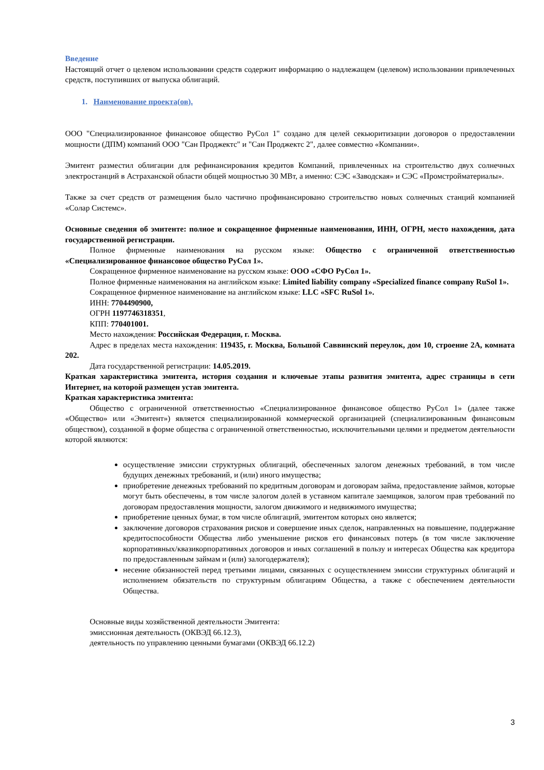Введение
Настоящий отчет о целевом использовании средств содержит информацию о надлежащем (целевом) использовании привлеченных средств, поступивших от выпуска облигаций.
1. Наименование проекта(ов).
ООО "Специализированное финансовое общество РуСол 1" создано для целей секьюритизации договоров о предоставлении мощности (ДПМ) компаний ООО "Сан Проджектс" и "Сан Проджектс 2", далее совместно «Компании».
Эмитент разместил облигации для рефинансирования кредитов Компаний, привлеченных на строительство двух солнечных электростанций в Астраханской области общей мощностью 30 МВт, а именно: СЭС «Заводская» и СЭС «Промстройматериалы».
Также за счет средств от размещения было частично профинансировано строительство новых солнечных станций компанией «Солар Системс».
Основные сведения об эмитенте: полное и сокращенное фирменные наименования, ИНН, ОГРН, место нахождения, дата государственной регистрации.
Полное фирменные наименования на русском языке: Общество с ограниченной ответственностью «Специализированное финансовое общество РуСол 1».
Сокращенное фирменное наименование на русском языке: ООО «СФО РуСол 1».
Полное фирменные наименования на английском языке: Limited liability company «Specialized finance company RuSol 1».
Сокращенное фирменное наименование на английском языке: LLC «SFC RuSol 1».
ИНН: 7704490900,
ОГРН 1197746318351,
КПП: 770401001.
Место нахождения: Российская Федерация, г. Москва.
Адрес в пределах места нахождения: 119435, г. Москва, Большой Саввинский переулок, дом 10, строение 2А, комната 202.
Дата государственной регистрации: 14.05.2019.
Краткая характеристика эмитента, история создания и ключевые этапы развития эмитента, адрес страницы в сети Интернет, на которой размещен устав эмитента.
Краткая характеристика эмитента:
Общество с ограниченной ответственностью «Специализированное финансовое общество РуСол 1» (далее также «Общество» или «Эмитент») является специализированной коммерческой организацией (специализированным финансовым обществом), созданной в форме общества с ограниченной ответственностью, исключительными целями и предметом деятельности которой являются:
осуществление эмиссии структурных облигаций, обеспеченных залогом денежных требований, в том числе будущих денежных требований, и (или) иного имущества;
приобретение денежных требований по кредитным договорам и договорам займа, предоставление займов, которые могут быть обеспечены, в том числе залогом долей в уставном капитале заемщиков, залогом прав требований по договорам предоставления мощности, залогом движимого и недвижимого имущества;
приобретение ценных бумаг, в том числе облигаций, эмитентом которых оно является;
заключение договоров страхования рисков и совершение иных сделок, направленных на повышение, поддержание кредитоспособности Общества либо уменьшение рисков его финансовых потерь (в том числе заключение корпоративных/квазикорпоративных договоров и иных соглашений в пользу и интересах Общества как кредитора по предоставленным займам и (или) залогодержателя);
несение обязанностей перед третьими лицами, связанных с осуществлением эмиссии структурных облигаций и исполнением обязательств по структурным облигациям Общества, а также с обеспечением деятельности Общества.
Основные виды хозяйственной деятельности Эмитента:
эмиссионная деятельность (ОКВЭД 66.12.3),
деятельность по управлению ценными бумагами (ОКВЭД 66.12.2)
3